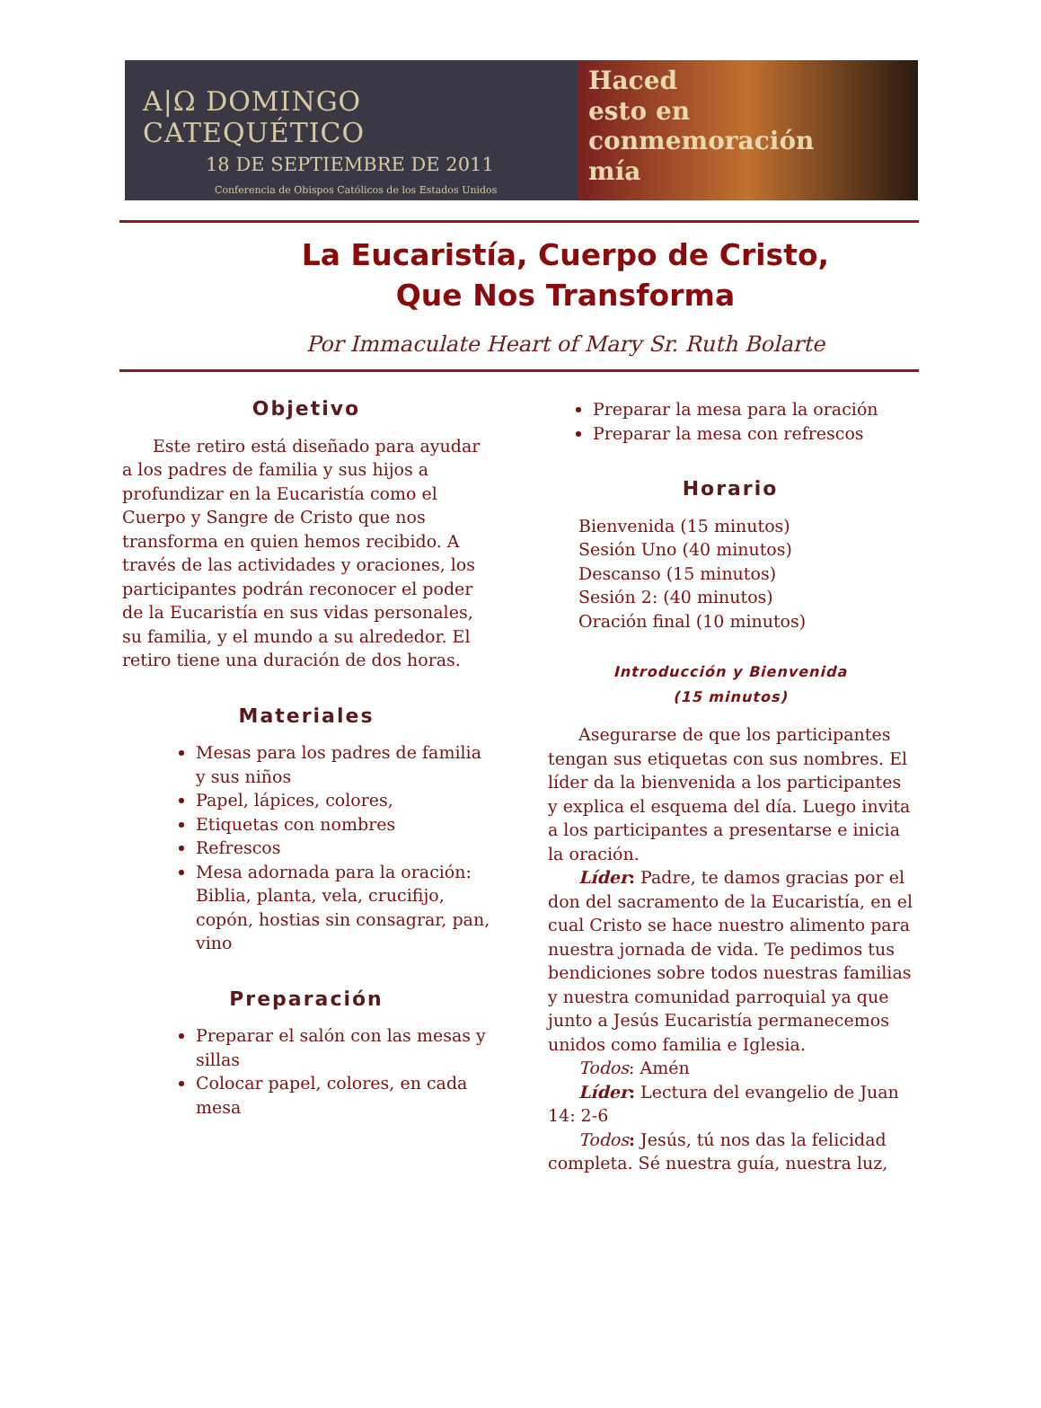A|Ω DOMINGO CATEQUÉTICO
18 DE SEPTIEMBRE DE 2011
Conferencia de Obispos Católicos de los Estados Unidos
Haced
esto en
conmemoración
mía
La Eucaristía, Cuerpo de Cristo,
Que Nos Transforma
Por Immaculate Heart of Mary Sr. Ruth Bolarte
Objetivo
Este retiro está diseñado para ayudar a los padres de familia y sus hijos a profundizar en la Eucaristía como el Cuerpo y Sangre de Cristo que nos transforma en quien hemos recibido. A través de las actividades y oraciones, los participantes podrán reconocer el poder de la Eucaristía en sus vidas personales, su familia, y el mundo a su alrededor. El retiro tiene una duración de dos horas.
Materiales
Mesas para los padres de familia y sus niños
Papel, lápices, colores,
Etiquetas con nombres
Refrescos
Mesa adornada para la oración: Biblia, planta, vela, crucifijo, copón, hostias sin consagrar, pan, vino
Preparación
Preparar el salón con las mesas y sillas
Colocar papel, colores, en cada mesa
Preparar la mesa para la oración
Preparar la mesa con refrescos
Horario
Bienvenida (15 minutos)
Sesión Uno (40 minutos)
Descanso (15 minutos)
Sesión 2: (40 minutos)
Oración final (10 minutos)
Introducción y Bienvenida
(15 minutos)
Asegurarse de que los participantes tengan sus etiquetas con sus nombres. El líder da la bienvenida a los participantes y explica el esquema del día. Luego invita a los participantes a presentarse e inicia la oración.
Líder: Padre, te damos gracias por el don del sacramento de la Eucaristía, en el cual Cristo se hace nuestro alimento para nuestra jornada de vida. Te pedimos tus bendiciones sobre todos nuestras familias y nuestra comunidad parroquial ya que junto a Jesús Eucaristía permanecemos unidos como familia e Iglesia.
Todos: Amén
Líder: Lectura del evangelio de Juan 14: 2-6
Todos: Jesús, tú nos das la felicidad completa. Sé nuestra guía, nuestra luz,